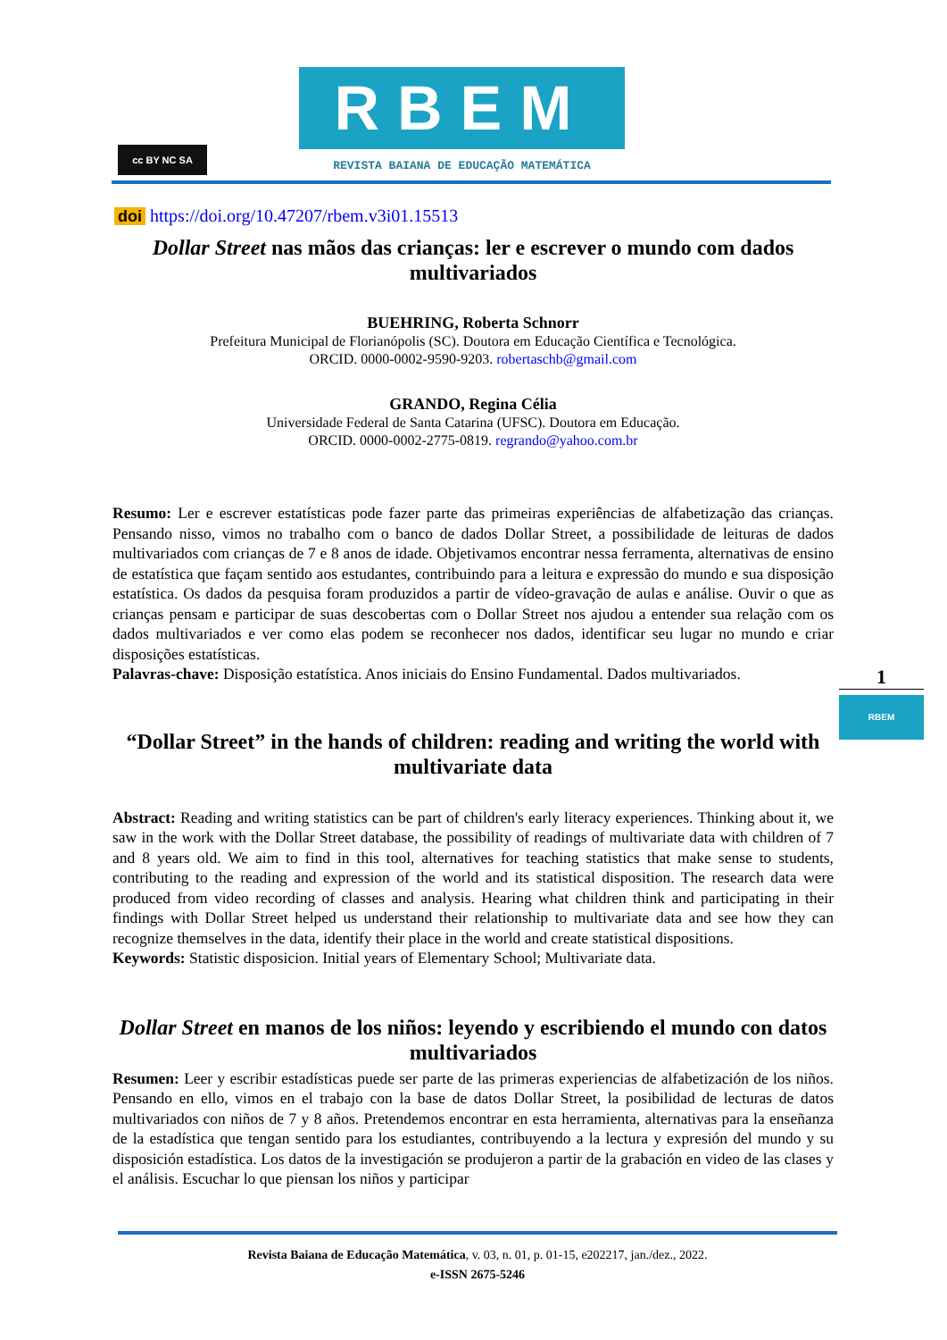cc BY NC SA
RBEM
REVISTA BAIANA DE EDUCAÇÃO MATEMÁTICA
doi https://doi.org/10.47207/rbem.v3i01.15513
Dollar Street nas mãos das crianças: ler e escrever o mundo com dados multivariados
BUEHRING, Roberta Schnorr
Prefeitura Municipal de Florianópolis (SC). Doutora em Educação Científica e Tecnológica.
ORCID. 0000-0002-9590-9203. robertaschb@gmail.com
GRANDO, Regina Célia
Universidade Federal de Santa Catarina (UFSC). Doutora em Educação.
ORCID. 0000-0002-2775-0819. regrando@yahoo.com.br
Resumo: Ler e escrever estatísticas pode fazer parte das primeiras experiências de alfabetização das crianças. Pensando nisso, vimos no trabalho com o banco de dados Dollar Street, a possibilidade de leituras de dados multivariados com crianças de 7 e 8 anos de idade. Objetivamos encontrar nessa ferramenta, alternativas de ensino de estatística que façam sentido aos estudantes, contribuindo para a leitura e expressão do mundo e sua disposição estatística. Os dados da pesquisa foram produzidos a partir de vídeo-gravação de aulas e análise. Ouvir o que as crianças pensam e participar de suas descobertas com o Dollar Street nos ajudou a entender sua relação com os dados multivariados e ver como elas podem se reconhecer nos dados, identificar seu lugar no mundo e criar disposições estatísticas.
Palavras-chave: Disposição estatística. Anos iniciais do Ensino Fundamental. Dados multivariados.
“Dollar Street” in the hands of children: reading and writing the world with multivariate data
Abstract: Reading and writing statistics can be part of children's early literacy experiences. Thinking about it, we saw in the work with the Dollar Street database, the possibility of readings of multivariate data with children of 7 and 8 years old. We aim to find in this tool, alternatives for teaching statistics that make sense to students, contributing to the reading and expression of the world and its statistical disposition. The research data were produced from video recording of classes and analysis. Hearing what children think and participating in their findings with Dollar Street helped us understand their relationship to multivariate data and see how they can recognize themselves in the data, identify their place in the world and create statistical dispositions.
Keywords: Statistic disposicion. Initial years of Elementary School; Multivariate data.
Dollar Street en manos de los niños: leyendo y escribiendo el mundo con datos multivariados
Resumen: Leer y escribir estadísticas puede ser parte de las primeras experiencias de alfabetización de los niños. Pensando en ello, vimos en el trabajo con la base de datos Dollar Street, la posibilidad de lecturas de datos multivariados con niños de 7 y 8 años. Pretendemos encontrar en esta herramienta, alternativas para la enseñanza de la estadística que tengan sentido para los estudiantes, contribuyendo a la lectura y expresión del mundo y su disposición estadística. Los datos de la investigación se produjeron a partir de la grabación en video de las clases y el análisis. Escuchar lo que piensan los niños y participar
1
RBEM
Revista Baiana de Educação Matemática, v. 03, n. 01, p. 01-15, e202217, jan./dez., 2022.
e-ISSN 2675-5246